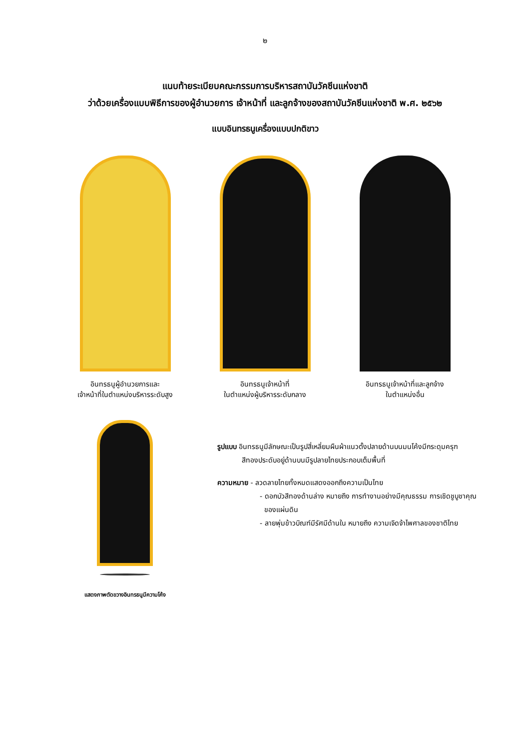๒
แนบท้ายระเบียบคณะกรรมการบริหารสถาบันวัคซีนแห่งชาติ
ว่าด้วยเครื่องแบบพิธีการของผู้อำนวยการ เจ้าหน้าที่ และลูกจ้างของสถาบันวัคซีนแห่งชาติ พ.ศ. ๒๕๖๒
แบบอินทรธนูเครื่องแบบปกติขาว
อินทรธนูผู้อำนวยการและ
เจ้าหน้าที่ในตำแหน่งบริหารระดับสูง
อินทรธนูเจ้าหน้าที่
ในตำแหน่งผู้บริหารระดับกลาง
อินทรธนูเจ้าหน้าที่และลูกจ้าง
ในตำแหน่งอื่น
แสดงภาพตัดขวางอินทรธนูมีความโค้ง
รูปแบบ อินทรธนูมีลักษณะเป็นรูปสี่เหลี่ยมผืนผ้าแนวตั้งปลายด้านบนมนโค้งมีกระดุมครุฑ
สีทองประดับอยู่ด้านบนมีรูปลายไทยประกอบเต็มพื้นที่
ความหมาย - ลวดลายไทยทั้งหมดแสดงออกถึงความเป็นไทย
- ดอกบัวสีทองด้านล่าง หมายถึง การทำงานอย่างมีคุณธรรม การเชิดชูบูชาคุณ
ของแผ่นดิน
- ลายพุ่มข้าวบิณฑ์มีรัศมีด้านใน หมายถึง ความเจิดจ้าไพศาลของชาติไทย